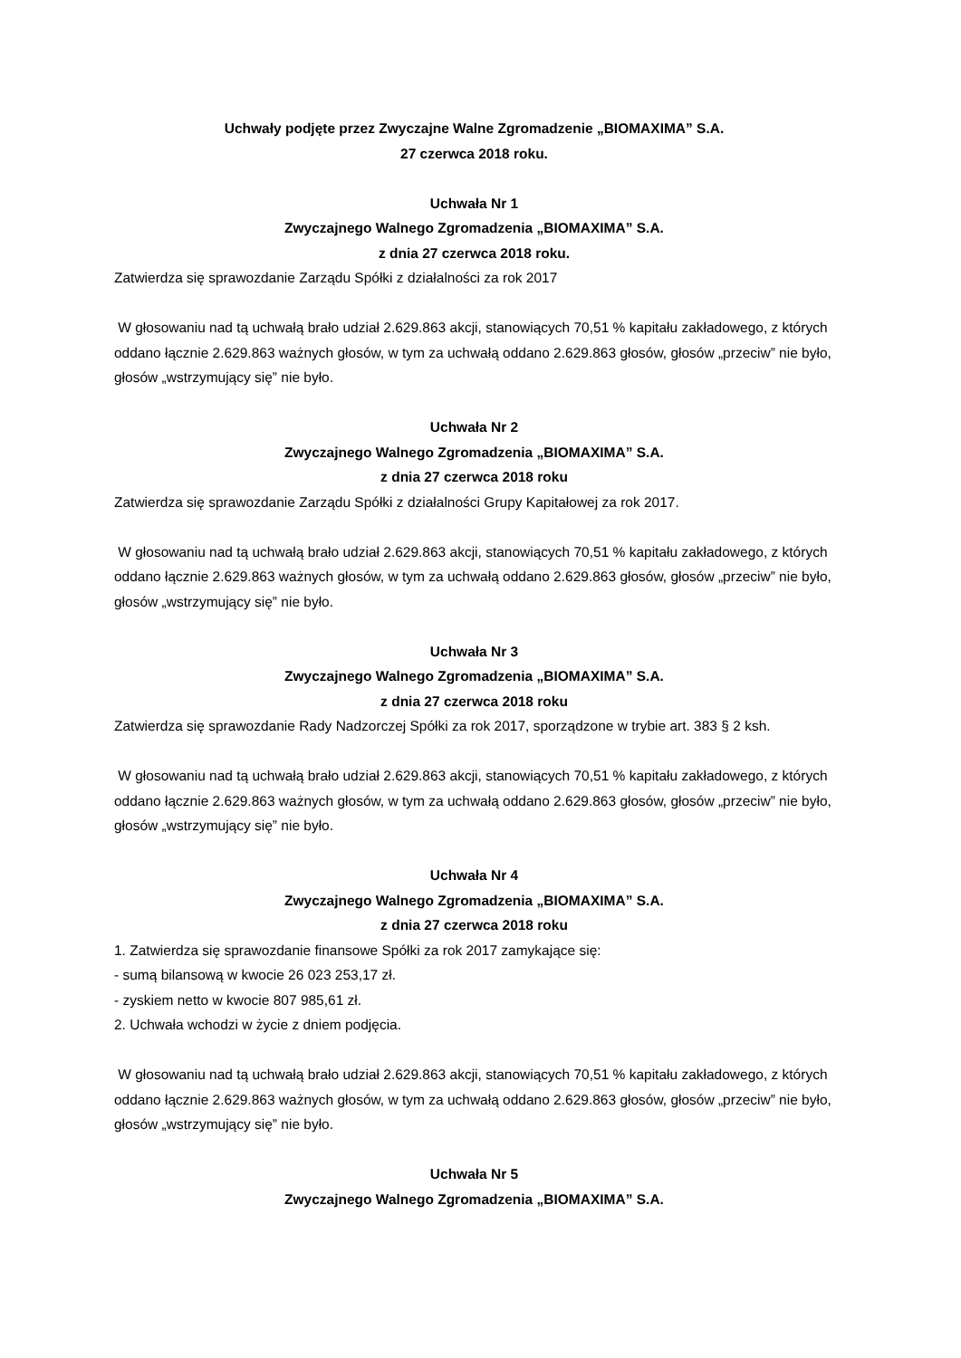Uchwały podjęte przez Zwyczajne Walne Zgromadzenie „BIOMAXIMA” S.A.
27 czerwca 2018 roku.
Uchwała Nr 1
Zwyczajnego Walnego Zgromadzenia „BIOMAXIMA” S.A.
z dnia 27 czerwca 2018 roku.
Zatwierdza się sprawozdanie Zarządu Spółki z działalności za rok 2017
W głosowaniu nad tą uchwałą brało udział 2.629.863 akcji, stanowiących 70,51 % kapitału zakładowego, z których oddano łącznie 2.629.863 ważnych głosów, w tym za uchwałą oddano 2.629.863 głosów, głosów „przeciw” nie było, głosów „wstrzymujący się” nie było.
Uchwała Nr 2
Zwyczajnego Walnego Zgromadzenia „BIOMAXIMA” S.A.
z dnia 27 czerwca 2018 roku
Zatwierdza się sprawozdanie Zarządu Spółki z działalności Grupy Kapitałowej za rok 2017.
W głosowaniu nad tą uchwałą brało udział 2.629.863 akcji, stanowiących 70,51 % kapitału zakładowego, z których oddano łącznie 2.629.863 ważnych głosów, w tym za uchwałą oddano 2.629.863 głosów, głosów „przeciw” nie było, głosów „wstrzymujący się” nie było.
Uchwała Nr 3
Zwyczajnego Walnego Zgromadzenia „BIOMAXIMA” S.A.
z dnia 27 czerwca 2018 roku
Zatwierdza się sprawozdanie Rady Nadzorczej Spółki za rok 2017, sporządzone w trybie art. 383 § 2 ksh.
W głosowaniu nad tą uchwałą brało udział 2.629.863 akcji, stanowiących 70,51 % kapitału zakładowego, z których oddano łącznie 2.629.863 ważnych głosów, w tym za uchwałą oddano 2.629.863 głosów, głosów „przeciw” nie było, głosów „wstrzymujący się” nie było.
Uchwała Nr 4
Zwyczajnego Walnego Zgromadzenia „BIOMAXIMA” S.A.
z dnia 27 czerwca 2018 roku
1. Zatwierdza się sprawozdanie finansowe Spółki za rok 2017 zamykające się:
- sumą bilansową w kwocie 26 023 253,17 zł.
- zyskiem netto w kwocie 807 985,61 zł.
2. Uchwała wchodzi w życie z dniem podjęcia.
W głosowaniu nad tą uchwałą brało udział 2.629.863 akcji, stanowiących 70,51 % kapitału zakładowego, z których oddano łącznie 2.629.863 ważnych głosów, w tym za uchwałą oddano 2.629.863 głosów, głosów „przeciw” nie było, głosów „wstrzymujący się” nie było.
Uchwała Nr 5
Zwyczajnego Walnego Zgromadzenia „BIOMAXIMA” S.A.